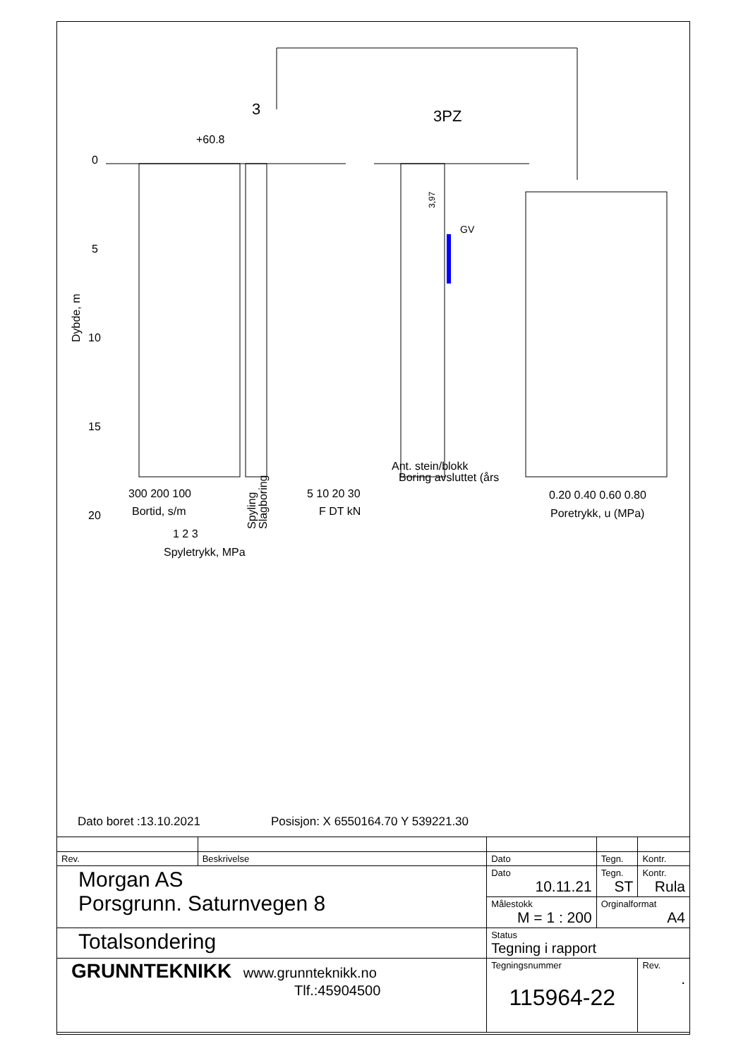3
3PZ
+60.8
GV
0
5
10
15
20
Dybde, m
300 200 100
Bortid, s/m
1 2 3
Spyletrykk, MPa
Spyling
Slagboring
5 10 20 30
F DT kN
Ant. stein/blokk
Boring avsluttet (års
3,97
0.20 0.40 0.60 0.80
Poretrykk, u (MPa)
Dato boret :13.10.2021 Posisjon: X 6550164.70 Y 539221.30
| Rev. | Beskrivelse | Dato | Tegn. | Kontr. |
| Morgan AS Porsgrunn. Saturnvegen 8 | | Dato 10.11.21 | Tegn. ST | Kontr. Rula |
| | | Målestokk M = 1 : 200 | Orginalformat A4 | |
| Totalsondering | | Status Tegning i rapport | | |
| GRUNNTEKNIKK www.grunnteknikk.no Tlf.:45904500 | | Tegningsnummer 115964-22 | | Rev. . |